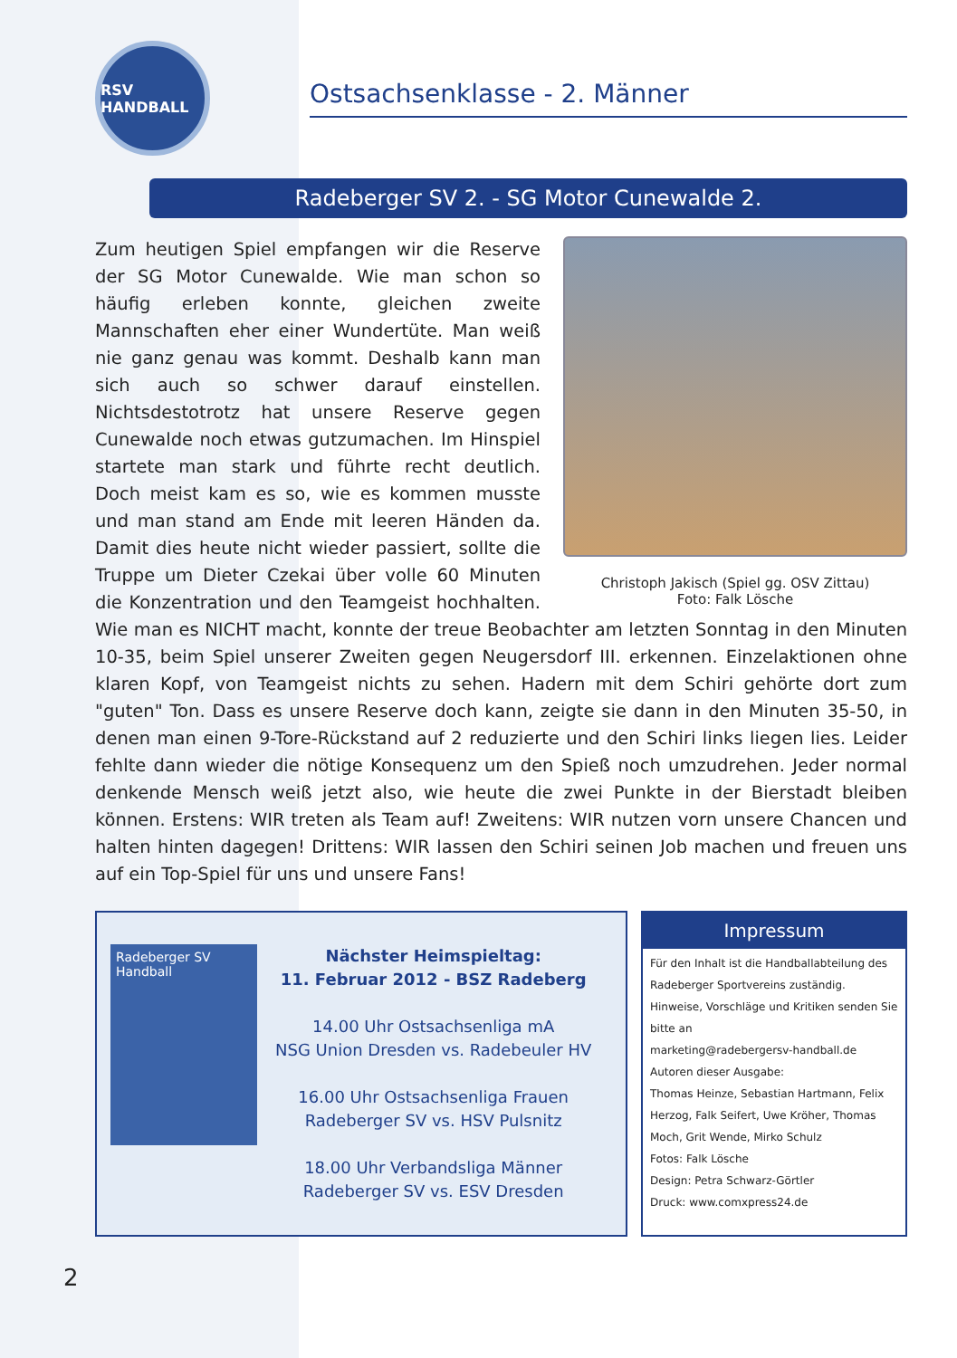RSV HANDBALL
Ostsachsenklasse - 2. Männer
Radeberger SV 2. - SG Motor Cunewalde 2.
Christoph Jakisch (Spiel gg. OSV Zittau)
Foto: Falk Lösche
Zum heutigen Spiel empfangen wir die Reserve der SG Motor Cunewalde. Wie man schon so häufig erleben konnte, gleichen zweite Mannschaften eher einer Wundertüte. Man weiß nie ganz genau was kommt. Deshalb kann man sich auch so schwer darauf einstellen. Nichtsdestotrotz hat unsere Reserve gegen Cunewalde noch etwas gutzumachen. Im Hinspiel startete man stark und führte recht deutlich. Doch meist kam es so, wie es kommen musste und man stand am Ende mit leeren Händen da. Damit dies heute nicht wieder passiert, sollte die Truppe um Dieter Czekai über volle 60 Minuten die Konzentration und den Teamgeist hochhalten. Wie man es NICHT macht, konnte der treue Beobachter am letzten Sonntag in den Minuten 10-35, beim Spiel unserer Zweiten gegen Neugersdorf III. erkennen. Einzelaktionen ohne klaren Kopf, von Teamgeist nichts zu sehen. Hadern mit dem Schiri gehörte dort zum "guten" Ton. Dass es unsere Reserve doch kann, zeigte sie dann in den Minuten 35-50, in denen man einen 9-Tore-Rückstand auf 2 reduzierte und den Schiri links liegen lies. Leider fehlte dann wieder die nötige Konsequenz um den Spieß noch umzudrehen. Jeder normal denkende Mensch weiß jetzt also, wie heute die zwei Punkte in der Bierstadt bleiben können. Erstens: WIR treten als Team auf! Zweitens: WIR nutzen vorn unsere Chancen und halten hinten dagegen! Drittens: WIR lassen den Schiri seinen Job machen und freuen uns auf ein Top-Spiel für uns und unsere Fans!
Radeberger SV Handball
Nächster Heimspieltag:
11. Februar 2012 - BSZ Radeberg
14.00 Uhr Ostsachsenliga mA
NSG Union Dresden vs. Radebeuler HV
16.00 Uhr Ostsachsenliga Frauen
Radeberger SV vs. HSV Pulsnitz
18.00 Uhr Verbandsliga Männer
Radeberger SV vs. ESV Dresden
Impressum
Für den Inhalt ist die Handballabteilung des Radeberger Sportvereins zuständig.
Hinweise, Vorschläge und Kritiken senden Sie bitte an
marketing@radebergersv-handball.de
Autoren dieser Ausgabe:
Thomas Heinze, Sebastian Hartmann, Felix Herzog, Falk Seifert, Uwe Kröher, Thomas Moch, Grit Wende, Mirko Schulz
Fotos: Falk Lösche
Design: Petra Schwarz-Görtler
Druck: www.comxpress24.de
2